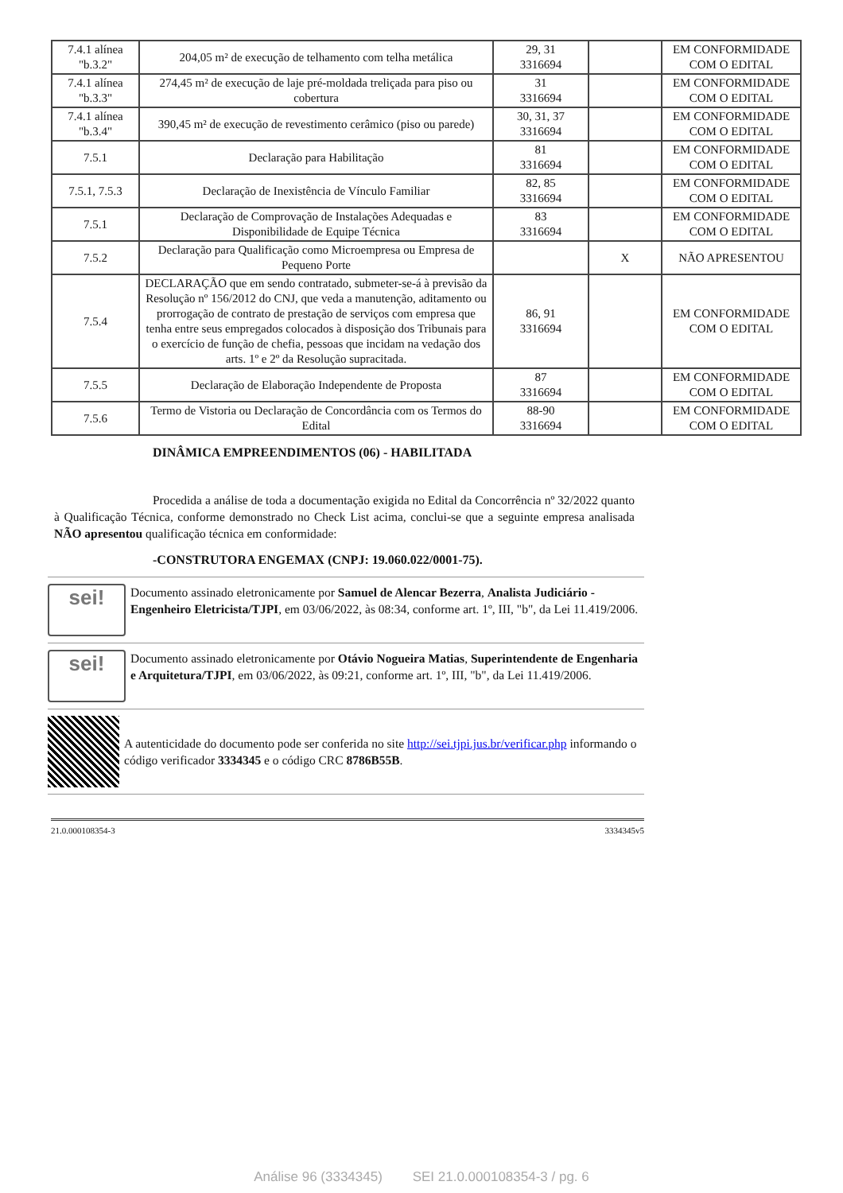| 7.4.1 alínea "b.3.2" | 204,05 m² de execução de telhamento com telha metálica | 29, 31 3316694 | | EM CONFORMIDADE COM O EDITAL |
| 7.4.1 alínea "b.3.3" | 274,45 m² de execução de laje pré-moldada treliçada para piso ou cobertura | 31 3316694 | | EM CONFORMIDADE COM O EDITAL |
| 7.4.1 alínea "b.3.4" | 390,45 m² de execução de revestimento cerâmico (piso ou parede) | 30, 31, 37 3316694 | | EM CONFORMIDADE COM O EDITAL |
| 7.5.1 | Declaração para Habilitação | 81 3316694 | | EM CONFORMIDADE COM O EDITAL |
| 7.5.1, 7.5.3 | Declaração de Inexistência de Vínculo Familiar | 82, 85 3316694 | | EM CONFORMIDADE COM O EDITAL |
| 7.5.1 | Declaração de Comprovação de Instalações Adequadas e Disponibilidade de Equipe Técnica | 83 3316694 | | EM CONFORMIDADE COM O EDITAL |
| 7.5.2 | Declaração para Qualificação como Microempresa ou Empresa de Pequeno Porte | | X | NÃO APRESENTOU |
| 7.5.4 | DECLARAÇÃO que em sendo contratado, submeter-se-á à previsão da Resolução nº 156/2012 do CNJ, que veda a manutenção, aditamento ou prorrogação de contrato de prestação de serviços com empresa que tenha entre seus empregados colocados à disposição dos Tribunais para o exercício de função de chefia, pessoas que incidam na vedação dos arts. 1º e 2º da Resolução supracitada. | 86, 91 3316694 | | EM CONFORMIDADE COM O EDITAL |
| 7.5.5 | Declaração de Elaboração Independente de Proposta | 87 3316694 | | EM CONFORMIDADE COM O EDITAL |
| 7.5.6 | Termo de Vistoria ou Declaração de Concordância com os Termos do Edital | 88-90 3316694 | | EM CONFORMIDADE COM O EDITAL |
DINÂMICA EMPREENDIMENTOS (06) - HABILITADA
Procedida a análise de toda a documentação exigida no Edital da Concorrência nº 32/2022 quanto à Qualificação Técnica, conforme demonstrado no Check List acima, conclui-se que a seguinte empresa analisada NÃO apresentou qualificação técnica em conformidade:
-CONSTRUTORA ENGEMAX (CNPJ: 19.060.022/0001-75).
sei!
Documento assinado eletronicamente por Samuel de Alencar Bezerra, Analista Judiciário - Engenheiro Eletricista/TJPI, em 03/06/2022, às 08:34, conforme art. 1º, III, "b", da Lei 11.419/2006.
sei!
Documento assinado eletronicamente por Otávio Nogueira Matias, Superintendente de Engenharia e Arquitetura/TJPI, em 03/06/2022, às 09:21, conforme art. 1º, III, "b", da Lei 11.419/2006.
A autenticidade do documento pode ser conferida no site http://sei.tjpi.jus.br/verificar.php informando o código verificador 3334345 e o código CRC 8786B55B.
21.0.000108354-3 3334345v5
Análise 96 (3334345) SEI 21.0.000108354-3 / pg. 6